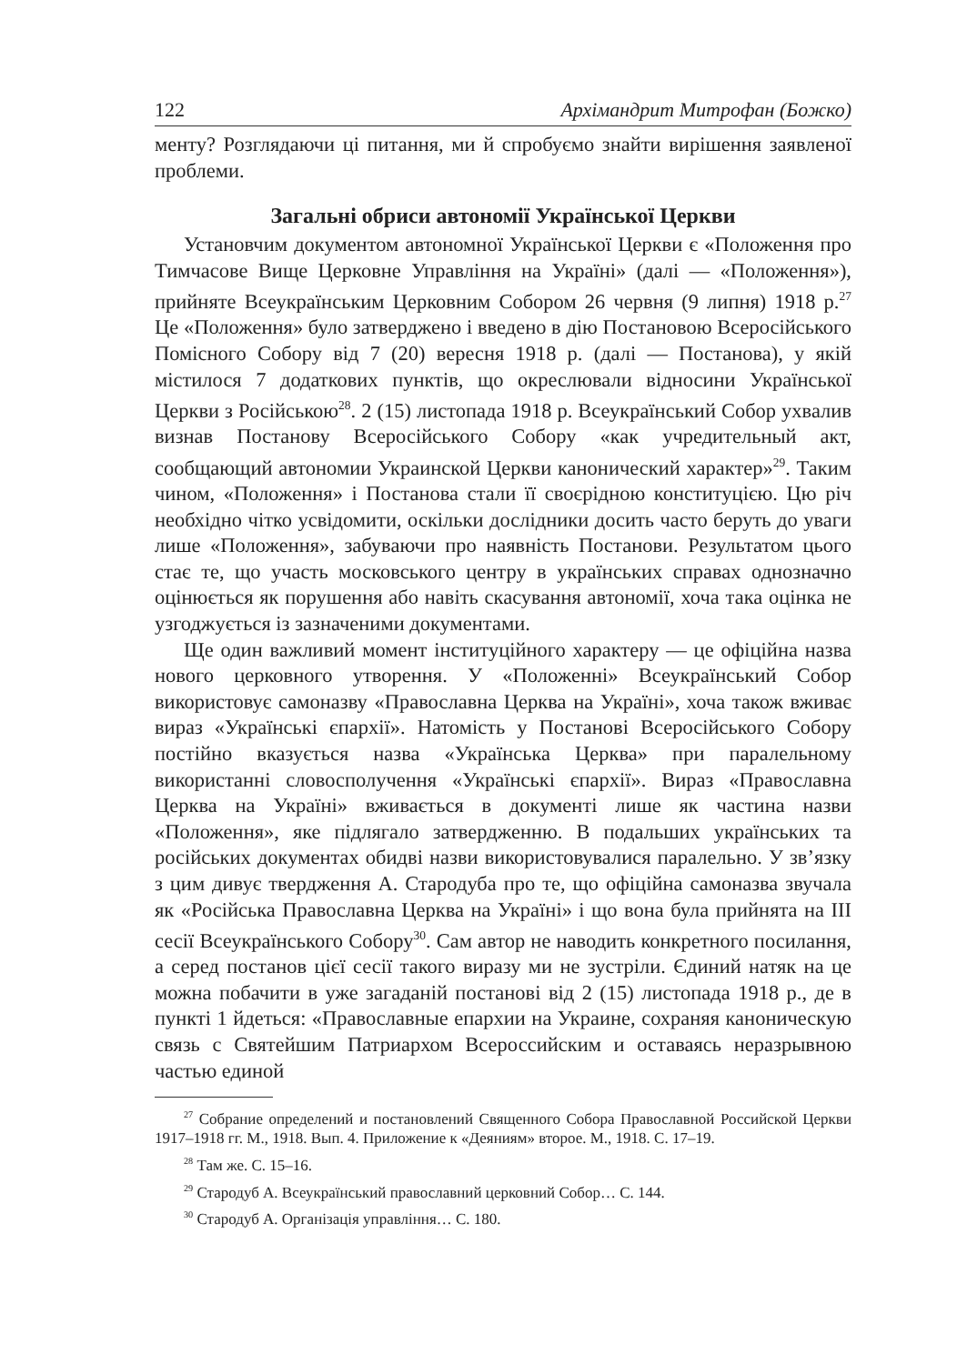122 Архімандрит Митрофан (Божко)
менту? Розглядаючи ці питання, ми й спробуємо знайти вирішення заявленої проблеми.
Загальні обриси автономії Української Церкви
Установчим документом автономної Української Церкви є «Положення про Тимчасове Вище Церковне Управління на Україні» (далі — «Положення»), прийняте Всеукраїнським Церковним Собором 26 червня (9 липня) 1918 р.<sup>27</sup> Це «Положення» було затверджено і введено в дію Постановою Всеросійського Помісного Собору від 7 (20) вересня 1918 р. (далі — Постанова), у якій містилося 7 додаткових пунктів, що окреслювали відносини Української Церкви з Російською<sup>28</sup>. 2 (15) листопада 1918 р. Всеукраїнський Собор ухвалив визнав Постанову Всеросійського Собору «как учредительный акт, сообщающий автономии Украинской Церкви канонический характер»<sup>29</sup>. Таким чином, «Положення» і Постанова стали її своєрідною конституцією. Цю річ необхідно чітко усвідомити, оскільки дослідники досить часто беруть до уваги лише «Положення», забуваючи про наявність Постанови. Результатом цього стає те, що участь московського центру в українських справах однозначно оцінюється як порушення або навіть скасування автономії, хоча така оцінка не узгоджується із зазначеними документами.
Ще один важливий момент інституційного характеру — це офіційна назва нового церковного утворення. У «Положенні» Всеукраїнський Собор використовує самоназву «Православна Церква на Україні», хоча також вживає вираз «Українські єпархії». Натомість у Постанові Всеросійського Собору постійно вказується назва «Українська Церква» при паралельному використанні словосполучення «Українські єпархії». Вираз «Православна Церква на Україні» вживається в документі лише як частина назви «Положення», яке підлягало затвердженню. В подальших українських та російських документах обидві назви використовувалися паралельно. У зв’язку з цим дивує твердження А. Стародуба про те, що офіційна самоназва звучала як «Російська Православна Церква на Україні» і що вона була прийнята на ІІІ сесії Всеукраїнського Собору<sup>30</sup>. Сам автор не наводить конкретного посилання, а серед постанов цієї сесії такого виразу ми не зустріли. Єдиний натяк на це можна побачити в уже загаданій постанові від 2 (15) листопада 1918 р., де в пункті 1 йдеться: «Православные епархии на Украине, сохраняя каноническую связь с Святейшим Патриархом Всероссийским и оставаясь неразрывною частью единой
<sup>27</sup> Собрание определений и постановлений Священного Собора Православной Российской Церкви 1917–1918 гг. М., 1918. Вып. 4. Приложение к «Деяниям» второе. М., 1918. С. 17–19.
<sup>28</sup> Там же. С. 15–16.
<sup>29</sup> Стародуб А. Всеукраїнський православний церковний Собор… С. 144.
<sup>30</sup> Стародуб А. Організація управління… С. 180.